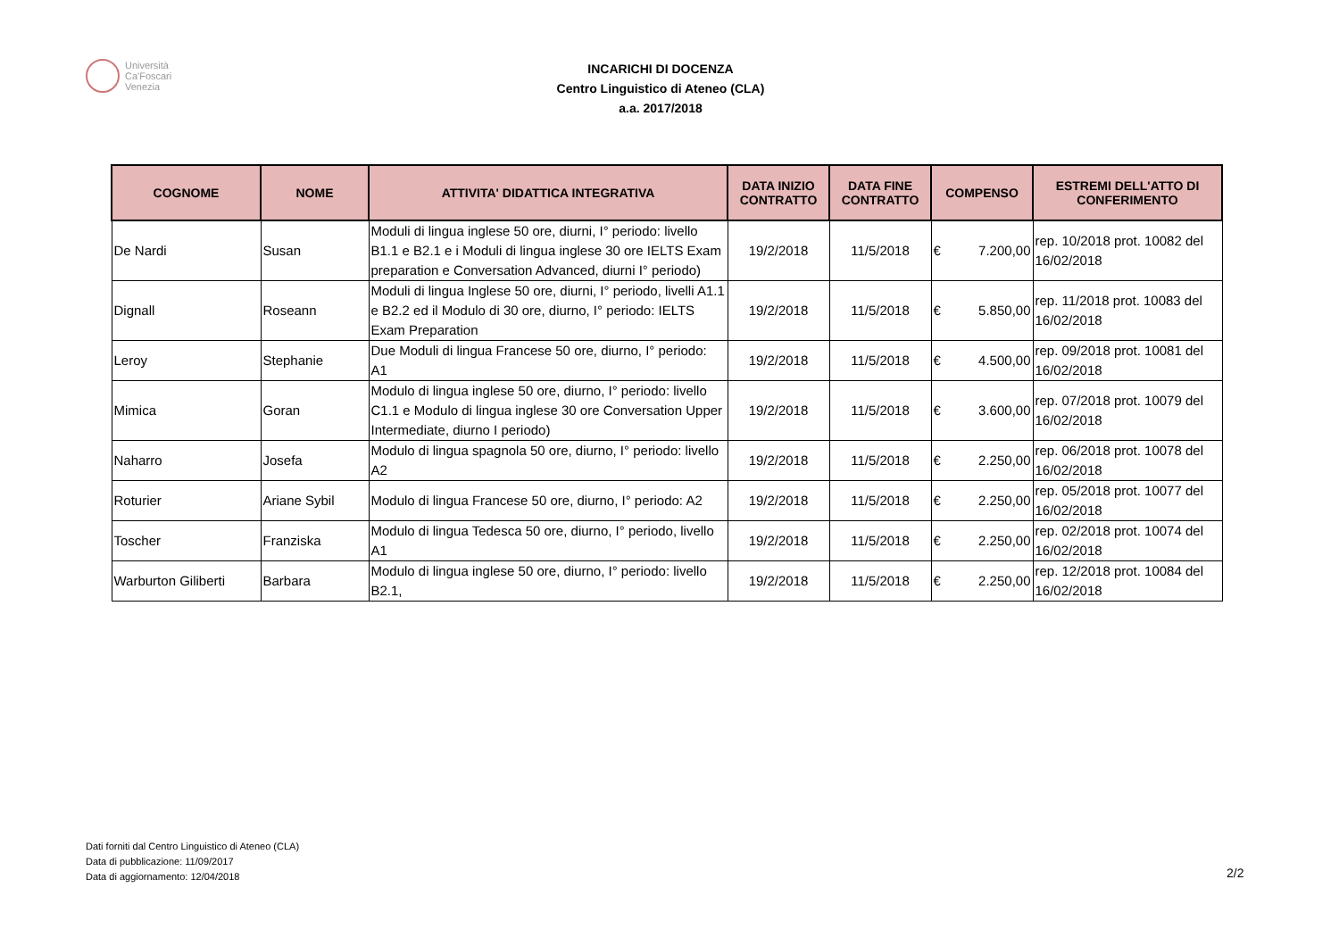Università
Ca'Foscari
Venezia
INCARICHI DI DOCENZA
Centro Linguistico di Ateneo (CLA)
a.a. 2017/2018
| COGNOME | NOME | ATTIVITA' DIDATTICA INTEGRATIVA | DATA INIZIO CONTRATTO | DATA FINE CONTRATTO | COMPENSO | ESTREMI DELL'ATTO DI CONFERIMENTO |
| --- | --- | --- | --- | --- | --- | --- |
| De Nardi | Susan | Moduli di lingua inglese 50 ore, diurni, I° periodo: livello B1.1 e B2.1 e i Moduli di lingua inglese 30 ore IELTS Exam preparation e Conversation Advanced, diurni I° periodo) | 19/2/2018 | 11/5/2018 | € 7.200,00 | rep. 10/2018 prot. 10082 del 16/02/2018 |
| Dignall | Roseann | Moduli di lingua Inglese 50 ore, diurni, I° periodo, livelli A1.1 e B2.2 ed il Modulo di 30 ore, diurno, I° periodo: IELTS Exam Preparation | 19/2/2018 | 11/5/2018 | € 5.850,00 | rep. 11/2018 prot. 10083 del 16/02/2018 |
| Leroy | Stephanie | Due Moduli di lingua Francese 50 ore, diurno, I° periodo: A1 | 19/2/2018 | 11/5/2018 | € 4.500,00 | rep. 09/2018 prot. 10081 del 16/02/2018 |
| Mimica | Goran | Modulo di lingua inglese 50 ore, diurno, I° periodo: livello C1.1 e Modulo di lingua inglese 30 ore Conversation Upper Intermediate, diurno I periodo) | 19/2/2018 | 11/5/2018 | € 3.600,00 | rep. 07/2018 prot. 10079 del 16/02/2018 |
| Naharro | Josefa | Modulo di lingua spagnola 50 ore, diurno, I° periodo: livello A2 | 19/2/2018 | 11/5/2018 | € 2.250,00 | rep. 06/2018 prot. 10078 del 16/02/2018 |
| Roturier | Ariane Sybil | Modulo di lingua Francese 50 ore, diurno, I° periodo: A2 | 19/2/2018 | 11/5/2018 | € 2.250,00 | rep. 05/2018 prot. 10077 del 16/02/2018 |
| Toscher | Franziska | Modulo di lingua Tedesca 50 ore, diurno, I° periodo, livello A1 | 19/2/2018 | 11/5/2018 | € 2.250,00 | rep. 02/2018 prot. 10074 del 16/02/2018 |
| Warburton Giliberti | Barbara | Modulo di lingua inglese 50 ore, diurno, I° periodo: livello B2.1, | 19/2/2018 | 11/5/2018 | € 2.250,00 | rep. 12/2018 prot. 10084 del 16/02/2018 |
Dati forniti dal Centro Linguistico di Ateneo (CLA)
Data di pubblicazione: 11/09/2017
Data di aggiornamento: 12/04/2018
2/2